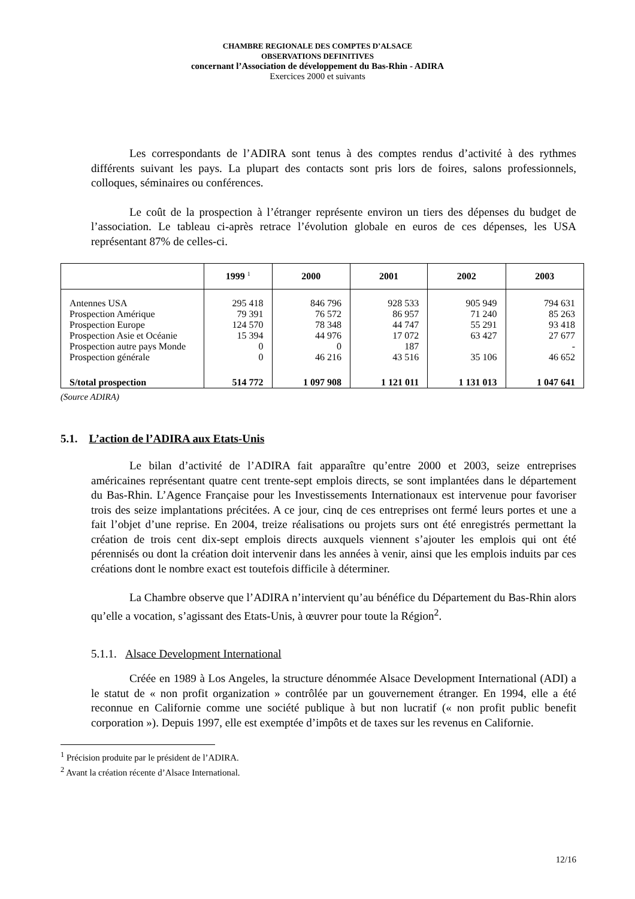CHAMBRE REGIONALE DES COMPTES D’ALSACE
OBSERVATIONS DEFINITIVES
concernant l’Association de développement du Bas-Rhin - ADIRA
Exercices 2000 et suivants
Les correspondants de l’ADIRA sont tenus à des comptes rendus d’activité à des rythmes différents suivant les pays. La plupart des contacts sont pris lors de foires, salons professionnels, colloques, séminaires ou conférences.
Le coût de la prospection à l’étranger représente environ un tiers des dépenses du budget de l’association. Le tableau ci-après retrace l’évolution globale en euros de ces dépenses, les USA représentant 87% de celles-ci.
| | 1999 <sup>1</sup> | 2000 | 2001 | 2002 | 2003 |
| --- | --- | --- | --- | --- | --- |
| Antennes USA | 295 418 | 846 796 | 928 533 | 905 949 | 794 631 |
| Prospection Amérique | 79 391 | 76 572 | 86 957 | 71 240 | 85 263 |
| Prospection Europe | 124 570 | 78 348 | 44 747 | 55 291 | 93 418 |
| Prospection Asie et Océanie | 15 394 | 44 976 | 17 072 | 63 427 | 27 677 |
| Prospection autre pays Monde | 0 | 0 | 187 | | - |
| Prospection générale | 0 | 46 216 | 43 516 | 35 106 | 46 652 |
| S/total prospection | 514 772 | 1 097 908 | 1 121 011 | 1 131 013 | 1 047 641 |
(Source ADIRA)
5.1. L’action de l’ADIRA aux Etats-Unis
Le bilan d’activité de l’ADIRA fait apparaître qu’entre 2000 et 2003, seize entreprises américaines représentant quatre cent trente-sept emplois directs, se sont implantées dans le département du Bas-Rhin. L’Agence Française pour les Investissements Internationaux est intervenue pour favoriser trois des seize implantations précitées. A ce jour, cinq de ces entreprises ont fermé leurs portes et une a fait l’objet d’une reprise. En 2004, treize réalisations ou projets surs ont été enregistrés permettant la création de trois cent dix-sept emplois directs auxquels viennent s’ajouter les emplois qui ont été pérennisés ou dont la création doit intervenir dans les années à venir, ainsi que les emplois induits par ces créations dont le nombre exact est toutefois difficile à déterminer.
La Chambre observe que l’ADIRA n’intervient qu’au bénéfice du Département du Bas-Rhin alors qu’elle a vocation, s’agissant des Etats-Unis, à œuvrer pour toute la Région<sup>2</sup>.
5.1.1. Alsace Development International
Créée en 1989 à Los Angeles, la structure dénommée Alsace Development International (ADI) a le statut de « non profit organization » contrôlée par un gouvernement étranger. En 1994, elle a été reconnue en Californie comme une société publique à but non lucratif (« non profit public benefit corporation »). Depuis 1997, elle est exemptée d’impôts et de taxes sur les revenus en Californie.
<sup>1</sup> Précision produite par le président de l’ADIRA.
<sup>2</sup> Avant la création récente d’Alsace International.
12/16